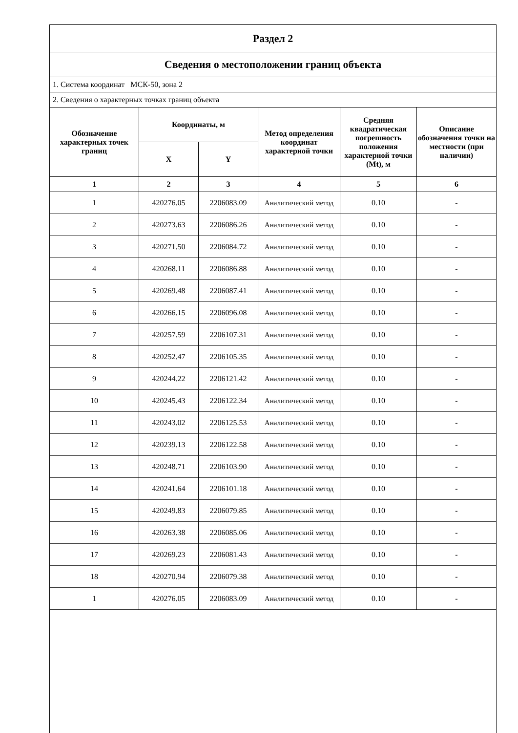| Раздел 2 | | | | | |
| Сведения о местоположении границ объекта | | | | | |
| 1. Система координат МСК-50, зона 2 | | | | | |
| 2. Сведения о характерных точках границ объекта | | | | | |
| Обозначение характерных точек границ | Координаты, м | | Метод определения координат характерной точки | Средняя квадратическая погрешность положения характерной точки (Mt), м | Описание обозначения точки на местности (при наличии) |
| | X | Y | | | |
| 1 | 2 | 3 | 4 | 5 | 6 |
| 1 | 420276.05 | 2206083.09 | Аналитический метод | 0.10 | - |
| 2 | 420273.63 | 2206086.26 | Аналитический метод | 0.10 | - |
| 3 | 420271.50 | 2206084.72 | Аналитический метод | 0.10 | - |
| 4 | 420268.11 | 2206086.88 | Аналитический метод | 0.10 | - |
| 5 | 420269.48 | 2206087.41 | Аналитический метод | 0.10 | - |
| 6 | 420266.15 | 2206096.08 | Аналитический метод | 0.10 | - |
| 7 | 420257.59 | 2206107.31 | Аналитический метод | 0.10 | - |
| 8 | 420252.47 | 2206105.35 | Аналитический метод | 0.10 | - |
| 9 | 420244.22 | 2206121.42 | Аналитический метод | 0.10 | - |
| 10 | 420245.43 | 2206122.34 | Аналитический метод | 0.10 | - |
| 11 | 420243.02 | 2206125.53 | Аналитический метод | 0.10 | - |
| 12 | 420239.13 | 2206122.58 | Аналитический метод | 0.10 | - |
| 13 | 420248.71 | 2206103.90 | Аналитический метод | 0.10 | - |
| 14 | 420241.64 | 2206101.18 | Аналитический метод | 0.10 | - |
| 15 | 420249.83 | 2206079.85 | Аналитический метод | 0.10 | - |
| 16 | 420263.38 | 2206085.06 | Аналитический метод | 0.10 | - |
| 17 | 420269.23 | 2206081.43 | Аналитический метод | 0.10 | - |
| 18 | 420270.94 | 2206079.38 | Аналитический метод | 0.10 | - |
| 1 | 420276.05 | 2206083.09 | Аналитический метод | 0.10 | - |